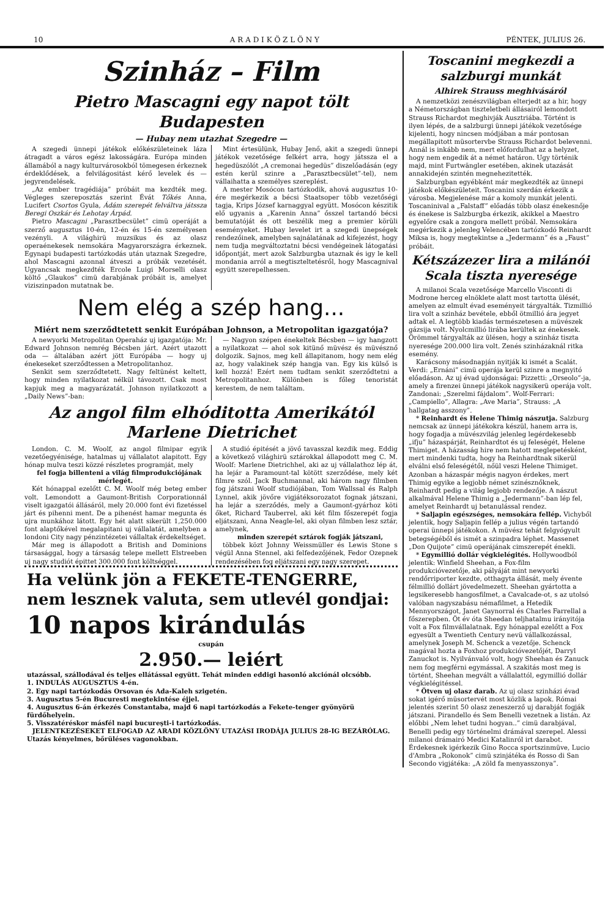10 A R A D I K Ö Z L Ö N Y PÉNTEK, JULIUS 26.
Szinház – Film
Pietro Mascagni egy napot tölt Budapesten
— Hubay nem utazhat Szegedre —
A szegedi ünnepi játékok előkészületeinek láza átragadt a város egész lakosságára. Európa minden államából a nagy kulturvárosokból tömegesen érkeznek érdeklődések, a felvilágositást kérő levelek és — jegyrendelések.
„Az ember tragédiája” próbáit ma kezdték meg. Végleges szereposztás szerint Évát Tőkés Anna, Lucifert Csortos Gyula, Ádám szerepét felváltva játssza Beregi Oszkár és Lehotay Árpád.
Pietro Mascagni „Parasztbecsület” cimü operáját a szerző augusztus 10-én, 12-én és 15-én személyesen vezényli. A világhirü muzsikus és az olasz operaénekesek nemsokára Magyarországra érkeznek. Egynapi budapesti tartózkodás után utaznak Szegedre, ahol Mascagni azonnal átveszi a próbák vezetését. Ugyancsak megkezdték Ercole Luigi Morselli olasz költő „Glaukos” cimü darabjának próbáit is, amelyet viziszinpadon mutatnak be.
Mint értesülünk, Hubay Jenő, akit a szegedi ünnepi játékok vezetősége felkért arra, hogy játssza el a hegedüszólót „A cremonai hegedüs” diszelőadásán (egy estén kerül szinre a „Parasztbecsület”-tel), nem vállaihatta a személyes szereplést.
A mester Mosócon tartózkodik, ahová augusztus 10-ére megérkezik a bécsi Staatsoper több vezetőségi tagja, Krips József karnaggyal együtt. Mosócon készitik elő ugyanis a „Karenin Anna” ősszel tartandó bécsi bemutatóját és ott beszélik meg a premier körüli eseményeket. Hubay levelet irt a szegedi ünepségek rendezőinek, amelyben sajnálatának ad kifejezést, hogy nem tudja megváltoztatni bécsi vendégeinek látogatási időpontját, mert azok Salzburgba utaznak és igy le kell mondania arról a megtiszteltetésről, hogy Mascagnival együtt szerepelhessen.
Nem elég a szép hang...
Miért nem szerződtetett senkit Európában Johnson, a Metropolitan igazgatója?
A newyorki Metropolitan Operaház uj igazgatója: Mr. Edward Johnson nemrég Bécsben járt. Azért utazott oda — általában azért jött Európába — hogy uj énekeseket szerződtessen a Metropolitanhoz.
Senkit sem szerződtetett. Nagy feltünést keltett, hogy minden nyilatkozat nélkül távozott. Csak most kapjuk meg a magyarázatát. Johnson nyilatkozott a „Daily News”-ban:
— Nagyon szépen énekeltek Bécsben — igy hangzott a nyilatkozat — ahol sok kitünő müvész és müvésznő dolgozik. Sajnos, meg kell állapitanom, hogy nem elég az, hogy valakinek szép hangja van. Egy kis külső is kell hozzá! Ezért nem tudtam senkit szerződtetni a Metropolitanhoz. Különben is főleg tenoristát kerestem, de nem találtam.
Az angol film elhóditotta Amerikától Marlene Dietrichet
London. C. M. Woolf, az angol filmipar egyik vezetőegyénisége, hatalmas uj vállalatot alapitott. Egy hónap mulva teszi közzé részletes programját, mely
fel fogja billenteni a világ filmprodukciójának mérlegét.
Két hónappal ezelőtt C. M. Woolf még beteg ember volt. Lemondott a Gaumont-British Corporationnál viselt igazgatói állásáról, mely 20.000 font évi fizetéssel járt és pihenni ment. De a pihenést hamar megunta és ujra munkához látott. Egy hét alatt sikerült 1,250.000 font alaptőkével megalapitani uj vállalatát, amelyben a londoni City nagy pénzintézetei vállaltak érdekeltséget.
Már meg is állapodott a British and Dominions társasággal, hogy a társaság telepe mellett Elstreeben uj nagy studiót épittet 300.000 font költséggel.
A studió épitését a jövő tavasszal kezdik meg. Eddig a következő világhirü sztárokkal állapodott meg C. M. Woolf: Marlene Dietrichhel, aki az uj vállalathoz lép át, ha lejár a Paramount-tal kötött szerződése, mely két filmre szól. Jack Buchmannal, aki három nagy filmben fog játszani Woolf studiójában, Tom Wallssal és Ralph Lynnel, akik jövőre vigjátéksorozatot fognak játszani, ha lejár a szerződés, mely a Gaumont-gyárhoz köti őket, Richard Tauberrel, aki két film főszerepét fogja eljátszani, Anna Neagle-lel, aki olyan filmben lesz sztár, amelynek,
minden szerepét sztárok fogják játszani,
többek közt Johnny Weissmüller és Lewis Stone s végül Anna Stennel, aki felfedezőjének, Fedor Ozepnek rendezésében fog eljátszani egy nagy szerepet.
Ha velünk jön a FEKETE-TENGERRE, nem lesznek valuta, sem utlevél gondjai:
10 napos kirándulás
csupán
2.950.— leiért
utazással, szállodával és teljes ellátással együtt. Tehát minden eddigi hasonló akciónál olcsóbb.
1. INDULÁS AUGUSZTUS 4-én.
2. Egy napi tartózkodás Orsovan és Ada-Kaleh szigetén.
3. Augusztus 5-én Bucuresti megtekintése éjjel.
4. Augusztus 6-án érkezés Constantaba, majd 6 napi tartózkodás a Fekete-tenger gyönyörü fürdőhelyein.
5. Visszatéréskor másfél napi bucureşti-i tartózkodás.
JELENTKEZÉSEKET ELFOGAD AZ ARADI KÖZLÖNY UTAZÁSI IRODÁJA JULIUS 28-IG BEZÁRÓLAG.
Utazás kényelmes, bőrüléses vagonokban.
Toscanini megkezdi a salzburgi munkát
Alhirek Strauss meghivásáról
A nemzetközi zenészvilágban elterjedt az a hir, hogy a Németországban tiszteletbeli állásairól lemondott Strauss Richardot meghivják Ausztriába. Történt is ilyen lépés, de a salzburgi ünnepi játékok vezetősége kijelenti, hogy nincsen módjában a már pontosan megállapitott müsortervbe Strauss Richardot belevenni. Annál is inkább nem, mert előfordulhat az a helyzet, hogy nem engedik át a német határon. Ugy történik majd, mint Furtwängler esetében, akinek utazását annakidején szintén megnehezitették.
Salzburgban egyébként már megkezdték az ünnepi játékok előkészületeit. Toscanini szerdán érkezik a városba. Megjelenése már a komoly munkát jelenti. Toscaninival a „Falstaff” előadás több olasz énekesnője és énekese is Salzburgba érkezik, akikkel a Maestro egyelőre csak a zongora mellett próbál. Nemsokára megérkezik a jelenleg Velencében tartózkodó Reinhardt Miksa is, hogy megtekintse a „Jedermann” és a „Faust” próbáit.
Kétszázezer lira a milánói Scala tiszta nyeresége
A milanoi Scala vezetősége Marcello Visconti di Modrone herceg elnöklete alatt most tartotta ülését, amelyen az elmult évad eseményeit tárgyalták. Tizmillió lira volt a szinház bevétele, ebből ötmillió ára jegyet adtak el. A legtöbb kiadás természetesen a müvészek gázsija volt. Nyolcmillió lirába kerültek az énekesek. Örömmel tárgyalták az ülésen, hogy a szinház tiszta nyeresége 200.000 lira volt. Zenés szinházaknál ritka esemény.
Karácsony másodnapján nyitják ki ismét a Scalát. Verdi: „Ernáni” cimü operája kerül szinre a megnyitó előadáson. Az uj évad ujdonságai: Pizzetti: „Orseolo”-ja, amely a firenzei ünnepi játékok nagysikerü operája volt. Zandonai: „Szerelmi fájdalom”. Wolf-Ferrari: „Campiello”, Allagra: „Ave Maria”, Strauss: „A hallgatag asszony”.
* Reinhardt és Helene Thimig nászutja. Salzburg nemcsak az ünnepi játékokra készül, hanem arra is, hogy fogadja a müvészvilág jelenleg legérdekesebb „ifju” házaspárját, Reinhardtot és uj feleségét, Helene Thimiget. A házasság hire nem hatott meglepetésként, mert mindenki tudta, hogy ha Reinhardtnak sikerül elválni első feleségétől, nőül veszi Helene Thimiget. Azonban a házaspár mégis nagyon érdekes, mert Thimig egyike a legjobb német szinésznőknek, Reinhardt pedig a világ legjobb rendezője. A nászut alkalmával Helene Thimig a „Jedermann”-ban lép fel, amelyet Reinhardt uj betanulással rendez.
* Saljapin egészséges, nemsokára fellép. Vichyből jelentik, hogy Saljapin fellép a julius végén tartandó operai ünnepi játékokon. A müvész tehát felgyógyult betegségéből és ismét a szinpadra léphet. Massenet „Don Quijote” cimü operájának cimszerepét énekli.
* Egymillió dollár végkielégités. Hollywoodból jelentik: Winfield Sheehan, a Fox-film produkcióvezetője, aki pályáját mint newyorki rendőrriporter kezdte, otthagyta állását, mely évente félmillió dollárt jövedelmezett. Sheehan gyártotta a legsikeresebb hangosfilmet, a Cavalcade-ot, s az utolsó valóban nagyszabásu némafilmet, a Hetedik Mennyországot, Janet Gaynorral és Charles Farrellal a főszerepben. Öt év óta Sheedan teljhatalmu irányitója volt a Fox filmvállalatnak. Egy hónappal ezelőtt a Fox egyesült a Twentieth Century nevü vállalkozással, amelynek Joseph M. Schenck a vezetője. Schenck magával hozta a Foxhoz produkcióvezetőjét, Darryl Zanuckot is. Nyilvánvaló volt, hogy Sheehan és Zanuck nem fog megférni egymással. A szakitás most meg is történt, Sheehan megvált a vállalattól, egymillió dollár végkielégitéssel.
* Ötven uj olasz darab. Az uj olasz szinházi évad sokat igérő müsortervét most közlik a lapok. Római jelentés szerint 50 olasz zeneszerző uj darabját fogják játszani. Pirandello és Sem Benelli vezetnek a listán. Az előbbi „Nem lehet tudni hogyan..” cimü darabjával, Benelli pedig egy történelmi drámával szerepel. Alessi milanoi drámairó Medici Katalinról irt darabot. Érdekesnek igérkezik Gino Rocca sportszinmüve, Lucio d'Ambra „Rokonok” cimü szinjátéka és Rosso di San Secondo vigjátéka: „A zöld fa menyasszonya”.